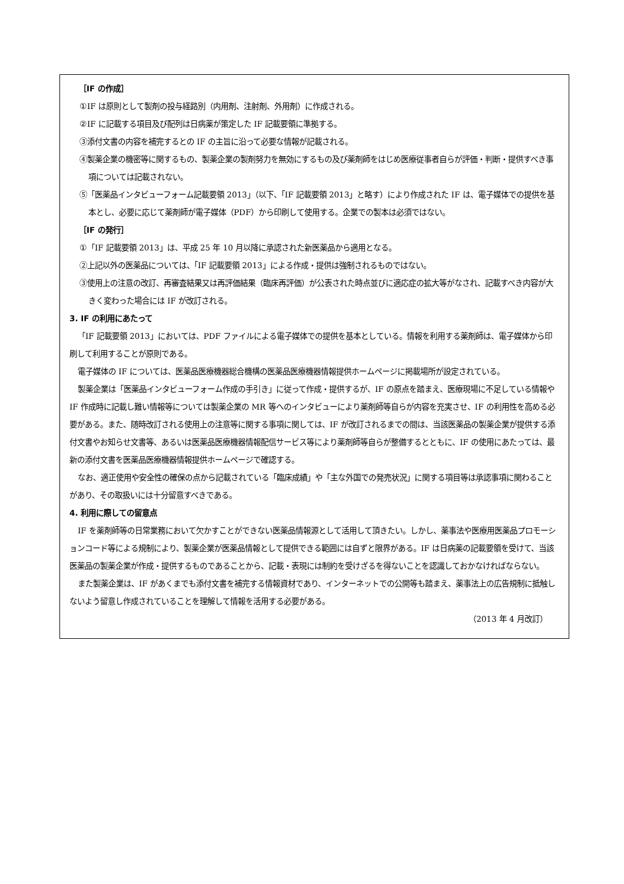［IF の作成］
①IF は原則として製剤の投与経路別（内用剤、注射剤、外用剤）に作成される。
②IF に記載する項目及び配列は日病薬が策定した IF 記載要領に準拠する。
③添付文書の内容を補完するとの IF の主旨に沿って必要な情報が記載される。
④製薬企業の機密等に関するもの、製薬企業の製剤努力を無効にするもの及び薬剤師をはじめ医療従事者自らが評価・判断・提供すべき事項については記載されない。
⑤「医薬品インタビューフォーム記載要領 2013」（以下、「IF 記載要領 2013」と略す）により作成された IF は、電子媒体での提供を基本とし、必要に応じて薬剤師が電子媒体（PDF）から印刷して使用する。企業での製本は必須ではない。
［IF の発行］
①「IF 記載要領 2013」は、平成 25 年 10 月以降に承認された新医薬品から適用となる。
②上記以外の医薬品については、「IF 記載要領 2013」による作成・提供は強制されるものではない。
③使用上の注意の改訂、再審査結果又は再評価結果（臨床再評価）が公表された時点並びに適応症の拡大等がなされ、記載すべき内容が大きく変わった場合には IF が改訂される。
3. IF の利用にあたって
「IF 記載要領 2013」においては、PDF ファイルによる電子媒体での提供を基本としている。情報を利用する薬剤師は、電子媒体から印刷して利用することが原則である。
電子媒体の IF については、医薬品医療機器総合機構の医薬品医療機器情報提供ホームページに掲載場所が設定されている。
製薬企業は「医薬品インタビューフォーム作成の手引き」に従って作成・提供するが、IF の原点を踏まえ、医療現場に不足している情報や IF 作成時に記載し難い情報等については製薬企業の MR 等へのインタビューにより薬剤師等自らが内容を充実させ、IF の利用性を高める必要がある。また、随時改訂される使用上の注意等に関する事項に関しては、IF が改訂されるまでの間は、当該医薬品の製薬企業が提供する添付文書やお知らせ文書等、あるいは医薬品医療機器情報配信サービス等により薬剤師等自らが整備するとともに、IF の使用にあたっては、最新の添付文書を医薬品医療機器情報提供ホームページで確認する。
なお、適正使用や安全性の確保の点から記載されている「臨床成績」や「主な外国での発売状況」に関する項目等は承認事項に関わることがあり、その取扱いには十分留意すべきである。
4. 利用に際しての留意点
IF を薬剤師等の日常業務において欠かすことができない医薬品情報源として活用して頂きたい。しかし、薬事法や医療用医薬品プロモーションコード等による規制により、製薬企業が医薬品情報として提供できる範囲には自ずと限界がある。IF は日病薬の記載要領を受けて、当該医薬品の製薬企業が作成・提供するものであることから、記載・表現には制約を受けざるを得ないことを認識しておかなければならない。
また製薬企業は、IF があくまでも添付文書を補完する情報資材であり、インターネットでの公開等も踏まえ、薬事法上の広告規制に抵触しないよう留意し作成されていることを理解して情報を活用する必要がある。
（2013 年 4 月改訂）